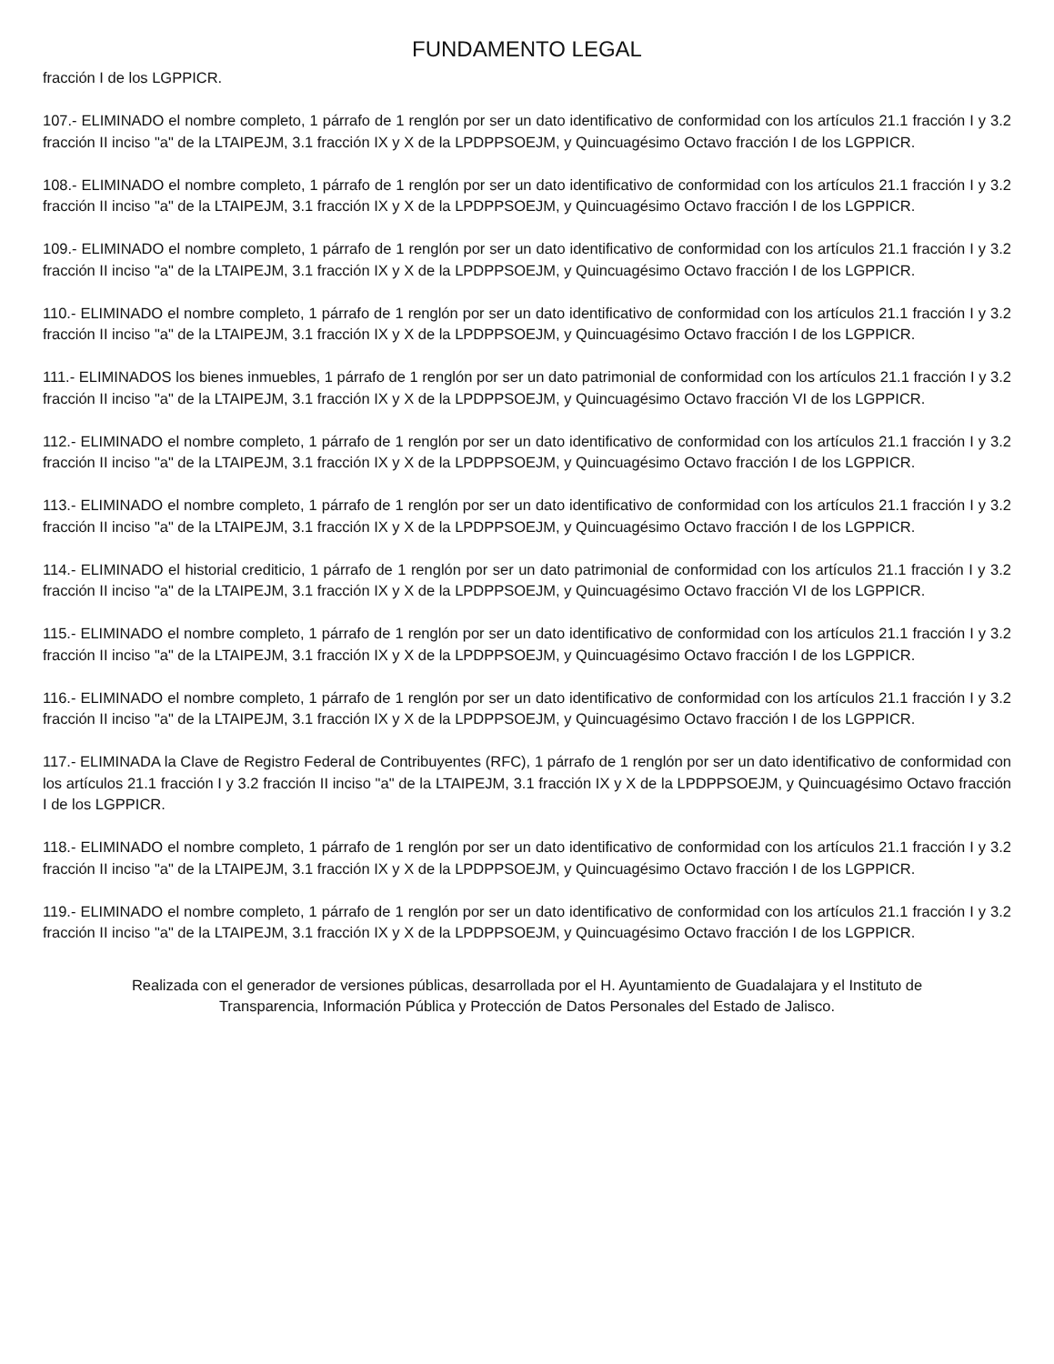FUNDAMENTO LEGAL
fracción I de los LGPPICR.
107.- ELIMINADO el nombre completo, 1 párrafo de 1 renglón por ser un dato identificativo de conformidad con los artículos 21.1 fracción I y 3.2 fracción II inciso "a" de la LTAIPEJM, 3.1 fracción IX y X de la LPDPPSOEJM, y Quincuagésimo Octavo fracción I de los LGPPICR.
108.- ELIMINADO el nombre completo, 1 párrafo de 1 renglón por ser un dato identificativo de conformidad con los artículos 21.1 fracción I y 3.2 fracción II inciso "a" de la LTAIPEJM, 3.1 fracción IX y X de la LPDPPSOEJM, y Quincuagésimo Octavo fracción I de los LGPPICR.
109.- ELIMINADO el nombre completo, 1 párrafo de 1 renglón por ser un dato identificativo de conformidad con los artículos 21.1 fracción I y 3.2 fracción II inciso "a" de la LTAIPEJM, 3.1 fracción IX y X de la LPDPPSOEJM, y Quincuagésimo Octavo fracción I de los LGPPICR.
110.- ELIMINADO el nombre completo, 1 párrafo de 1 renglón por ser un dato identificativo de conformidad con los artículos 21.1 fracción I y 3.2 fracción II inciso "a" de la LTAIPEJM, 3.1 fracción IX y X de la LPDPPSOEJM, y Quincuagésimo Octavo fracción I de los LGPPICR.
111.- ELIMINADOS los bienes inmuebles, 1 párrafo de 1 renglón por ser un dato patrimonial de conformidad con los artículos 21.1 fracción I y 3.2 fracción II inciso "a" de la LTAIPEJM, 3.1 fracción IX y X de la LPDPPSOEJM, y Quincuagésimo Octavo fracción VI de los LGPPICR.
112.- ELIMINADO el nombre completo, 1 párrafo de 1 renglón por ser un dato identificativo de conformidad con los artículos 21.1 fracción I y 3.2 fracción II inciso "a" de la LTAIPEJM, 3.1 fracción IX y X de la LPDPPSOEJM, y Quincuagésimo Octavo fracción I de los LGPPICR.
113.- ELIMINADO el nombre completo, 1 párrafo de 1 renglón por ser un dato identificativo de conformidad con los artículos 21.1 fracción I y 3.2 fracción II inciso "a" de la LTAIPEJM, 3.1 fracción IX y X de la LPDPPSOEJM, y Quincuagésimo Octavo fracción I de los LGPPICR.
114.- ELIMINADO el historial crediticio, 1 párrafo de 1 renglón por ser un dato patrimonial de conformidad con los artículos 21.1 fracción I y 3.2 fracción II inciso "a" de la LTAIPEJM, 3.1 fracción IX y X de la LPDPPSOEJM, y Quincuagésimo Octavo fracción VI de los LGPPICR.
115.- ELIMINADO el nombre completo, 1 párrafo de 1 renglón por ser un dato identificativo de conformidad con los artículos 21.1 fracción I y 3.2 fracción II inciso "a" de la LTAIPEJM, 3.1 fracción IX y X de la LPDPPSOEJM, y Quincuagésimo Octavo fracción I de los LGPPICR.
116.- ELIMINADO el nombre completo, 1 párrafo de 1 renglón por ser un dato identificativo de conformidad con los artículos 21.1 fracción I y 3.2 fracción II inciso "a" de la LTAIPEJM, 3.1 fracción IX y X de la LPDPPSOEJM, y Quincuagésimo Octavo fracción I de los LGPPICR.
117.- ELIMINADA la Clave de Registro Federal de Contribuyentes (RFC), 1 párrafo de 1 renglón por ser un dato identificativo de conformidad con los artículos 21.1 fracción I y 3.2 fracción II inciso "a" de la LTAIPEJM, 3.1 fracción IX y X de la LPDPPSOEJM, y Quincuagésimo Octavo fracción I de los LGPPICR.
118.- ELIMINADO el nombre completo, 1 párrafo de 1 renglón por ser un dato identificativo de conformidad con los artículos 21.1 fracción I y 3.2 fracción II inciso "a" de la LTAIPEJM, 3.1 fracción IX y X de la LPDPPSOEJM, y Quincuagésimo Octavo fracción I de los LGPPICR.
119.- ELIMINADO el nombre completo, 1 párrafo de 1 renglón por ser un dato identificativo de conformidad con los artículos 21.1 fracción I y 3.2 fracción II inciso "a" de la LTAIPEJM, 3.1 fracción IX y X de la LPDPPSOEJM, y Quincuagésimo Octavo fracción I de los LGPPICR.
Realizada con el generador de versiones públicas, desarrollada por el H. Ayuntamiento de Guadalajara y el Instituto de
Transparencia, Información Pública y Protección de Datos Personales del Estado de Jalisco.